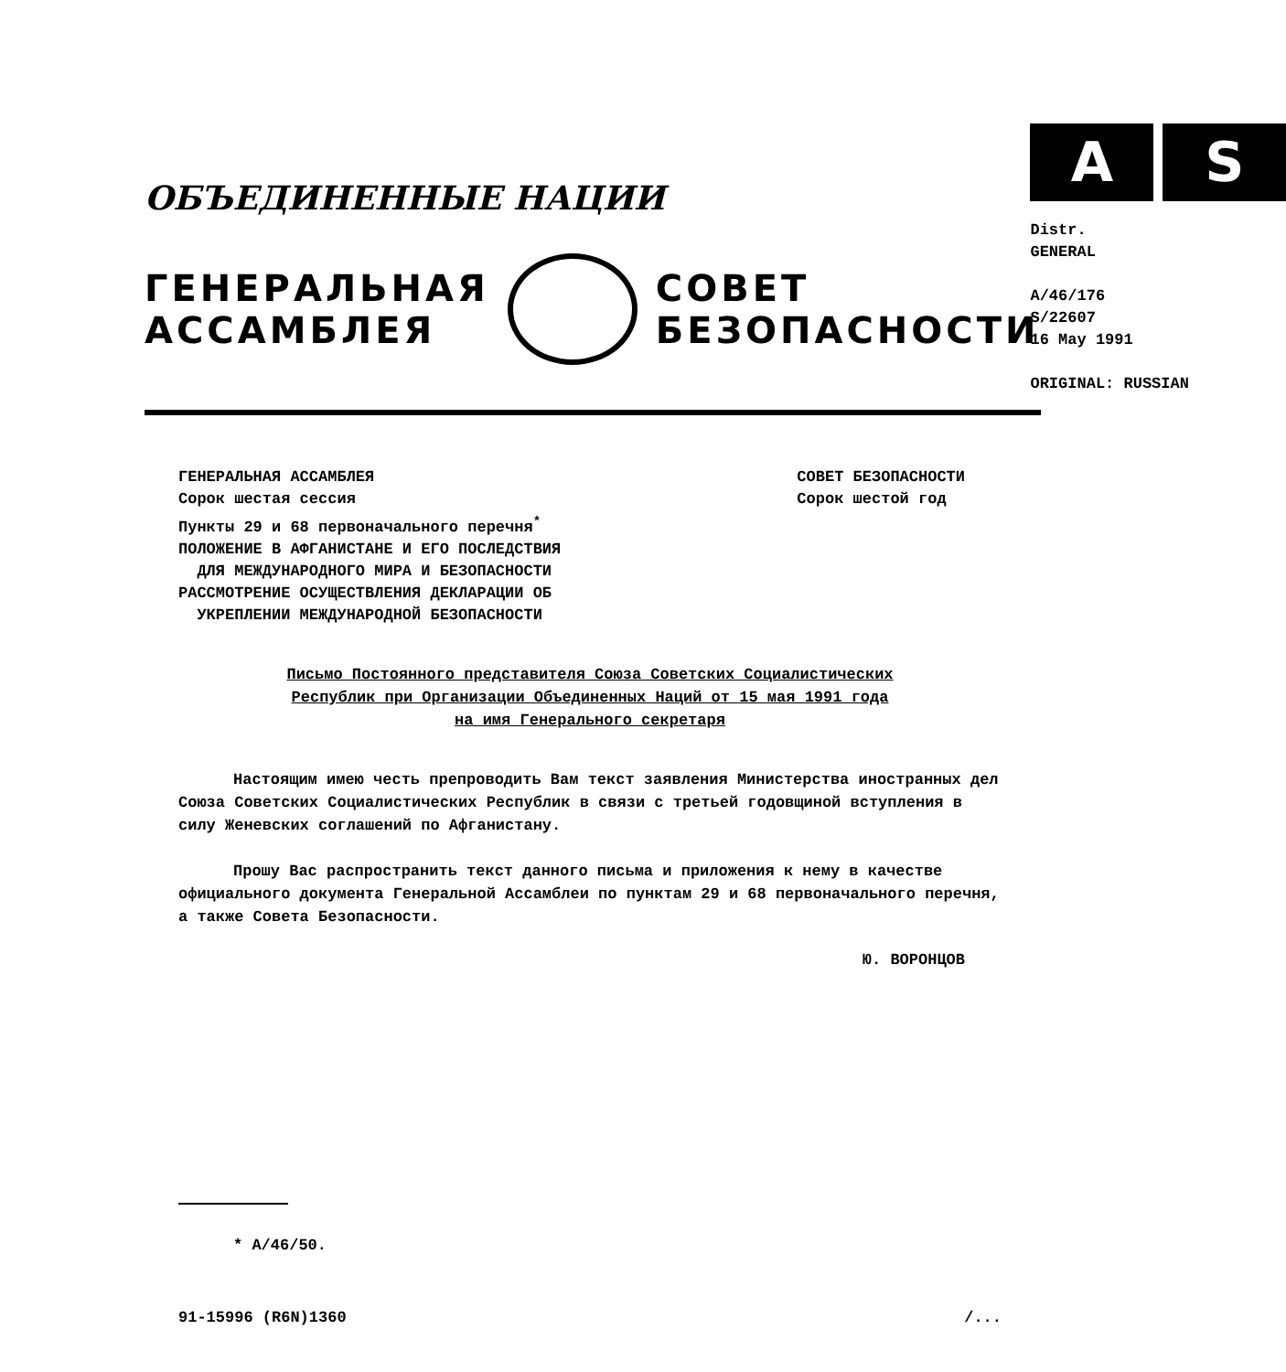ОБЪЕДИНЕННЫЕ НАЦИИ
ГЕНЕРАЛЬНАЯ
АССАМБЛЕЯ
СОВЕТ
БЕЗОПАСНОСТИ
A S
Distr.
GENERAL
A/46/176
S/22607
16 May 1991
ORIGINAL: RUSSIAN
ГЕНЕРАЛЬНАЯ АССАМБЛЕЯ
Сорок шестая сессия
Пункты 29 и 68 первоначального перечня<sup>*</sup>
ПОЛОЖЕНИЕ В АФГАНИСТАНЕ И ЕГО ПОСЛЕДСТВИЯ
ДЛЯ МЕЖДУНАРОДНОГО МИРА И БЕЗОПАСНОСТИ
РАССМОТРЕНИЕ ОСУЩЕСТВЛЕНИЯ ДЕКЛАРАЦИИ ОБ
УКРЕПЛЕНИИ МЕЖДУНАРОДНОЙ БЕЗОПАСНОСТИ
СОВЕТ БЕЗОПАСНОСТИ
Сорок шестой год
Письмо Постоянного представителя Союза Советских Социалистических
Республик при Организации Объединенных Наций от 15 мая 1991 года
на имя Генерального секретаря
Настоящим имею честь препроводить Вам текст заявления Министерства иностранных дел Союза Советских Социалистических Республик в связи с третьей годовщиной вступления в силу Женевских соглашений по Афганистану.
Прошу Вас распространить текст данного письма и приложения к нему в качестве официального документа Генеральной Ассамблеи по пунктам 29 и 68 первоначального перечня, а также Совета Безопасности.
Ю. ВОРОНЦОВ
* A/46/50.
91-15996 (R6N)1360 /...